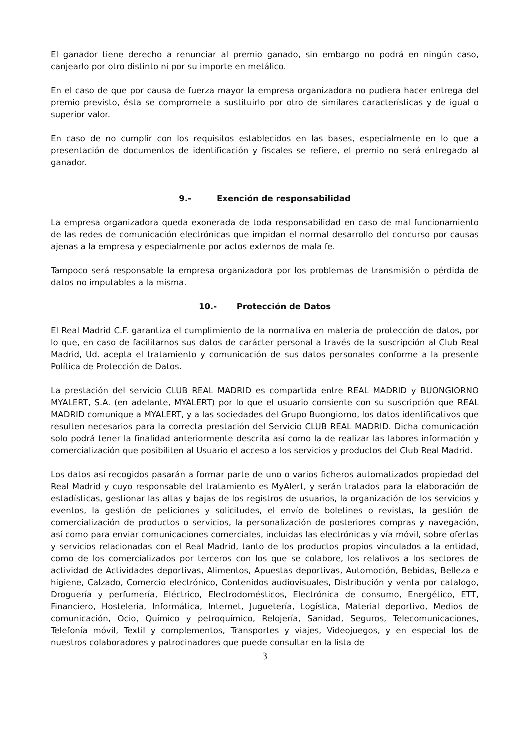El ganador tiene derecho a renunciar al premio ganado, sin embargo no podrá en ningún caso, canjearlo por otro distinto ni por su importe en metálico.
En el caso de que por causa de fuerza mayor la empresa organizadora no pudiera hacer entrega del premio previsto, ésta se compromete a sustituirlo por otro de similares características y de igual o superior valor.
En caso de no cumplir con los requisitos establecidos en las bases, especialmente en lo que a presentación de documentos de identificación y fiscales se refiere, el premio no será entregado al ganador.
9.- Exención de responsabilidad
La empresa organizadora queda exonerada de toda responsabilidad en caso de mal funcionamiento de las redes de comunicación electrónicas que impidan el normal desarrollo del concurso por causas ajenas a la empresa y especialmente por actos externos de mala fe.
Tampoco será responsable la empresa organizadora por los problemas de transmisión o pérdida de datos no imputables a la misma.
10.- Protección de Datos
El Real Madrid C.F. garantiza el cumplimiento de la normativa en materia de protección de datos, por lo que, en caso de facilitarnos sus datos de carácter personal a través de la suscripción al Club Real Madrid, Ud. acepta el tratamiento y comunicación de sus datos personales conforme a la presente Política de Protección de Datos.
La prestación del servicio CLUB REAL MADRID es compartida entre REAL MADRID y BUONGIORNO MYALERT, S.A. (en adelante, MYALERT) por lo que el usuario consiente con su suscripción que REAL MADRID comunique a MYALERT, y a las sociedades del Grupo Buongiorno, los datos identificativos que resulten necesarios para la correcta prestación del Servicio CLUB REAL MADRID. Dicha comunicación solo podrá tener la finalidad anteriormente descrita así como la de realizar las labores información y comercialización que posibiliten al Usuario el acceso a los servicios y productos del Club Real Madrid.
Los datos así recogidos pasarán a formar parte de uno o varios ficheros automatizados propiedad del Real Madrid y cuyo responsable del tratamiento es MyAlert, y serán tratados para la elaboración de estadísticas, gestionar las altas y bajas de los registros de usuarios, la organización de los servicios y eventos, la gestión de peticiones y solicitudes, el envío de boletines o revistas, la gestión de comercialización de productos o servicios, la personalización de posteriores compras y navegación, así como para enviar comunicaciones comerciales, incluidas las electrónicas y vía móvil, sobre ofertas y servicios relacionadas con el Real Madrid, tanto de los productos propios vinculados a la entidad, como de los comercializados por terceros con los que se colabore, los relativos a los sectores de actividad de Actividades deportivas, Alimentos, Apuestas deportivas, Automoción, Bebidas, Belleza e higiene, Calzado, Comercio electrónico, Contenidos audiovisuales, Distribución y venta por catalogo, Droguería y perfumería, Eléctrico, Electrodomésticos, Electrónica de consumo, Energético, ETT, Financiero, Hosteleria, Informática, Internet, Juguetería, Logística, Material deportivo, Medios de comunicación, Ocio, Químico y petroquímico, Relojería, Sanidad, Seguros, Telecomunicaciones, Telefonía móvil, Textil y complementos, Transportes y viajes, Videojuegos, y en especial los de nuestros colaboradores y patrocinadores que puede consultar en la lista de
3